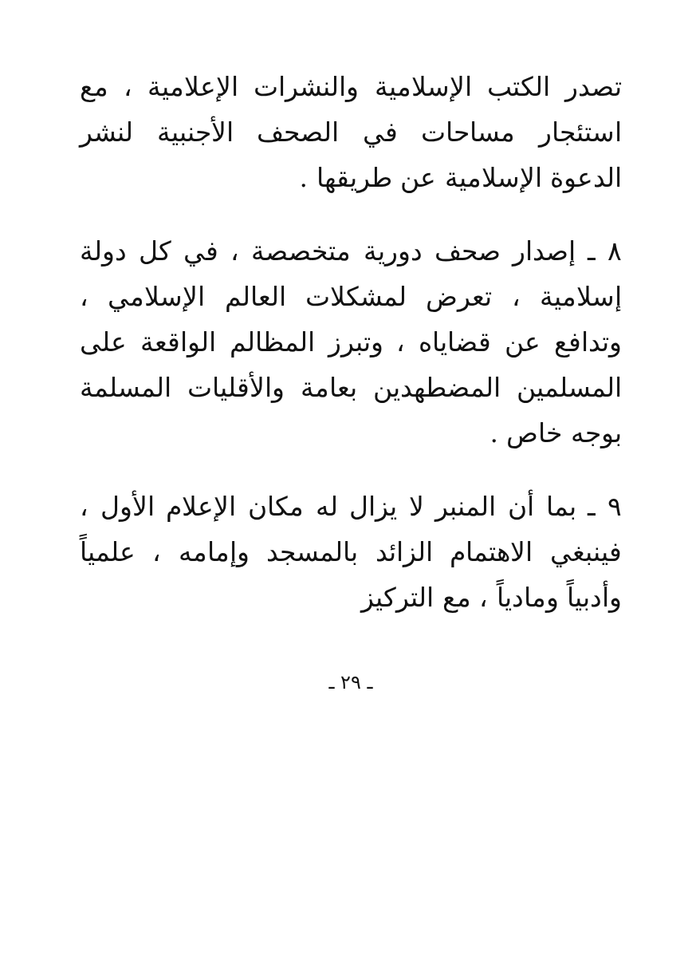تصدر الكتب الإسلامية والنشرات الإعلامية ، مع استئجار مساحات في الصحف الأجنبية لنشر الدعوة الإسلامية عن طريقها .
٨ ـ إصدار صحف دورية متخصصة ، في كل دولة إسلامية ، تعرض لمشكلات العالم الإسلامي ، وتدافع عن قضاياه ، وتبرز المظالم الواقعة على المسلمين المضطهدين بعامة والأقليات المسلمة بوجه خاص .
٩ ـ بما أن المنبر لا يزال له مكان الإعلام الأول ، فينبغي الاهتمام الزائد بالمسجد وإمامه ، علمياً وأدبياً ومادياً ، مع التركيز
ـ ٢٩ ـ